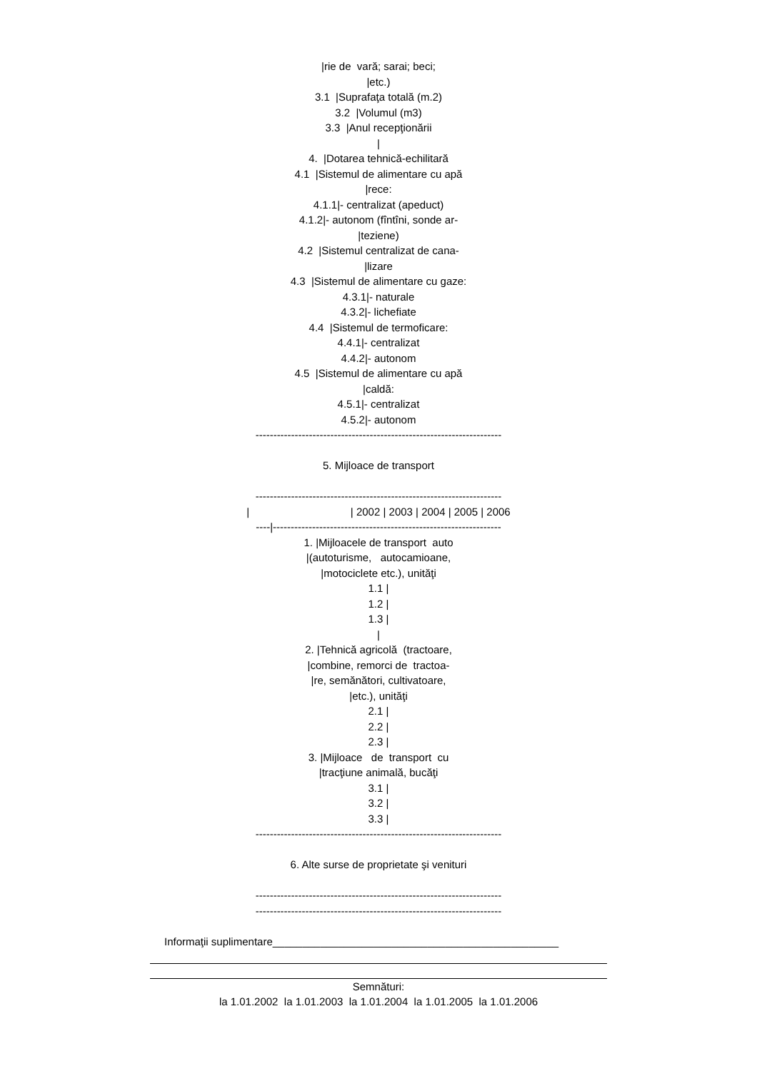|rie de vară; sarai; beci;
|etc.)
3.1 |Suprafaţa totală (m.2)
3.2 |Volumul (m3)
3.3 |Anul recepţionării
|
4. |Dotarea tehnică-echilitară
4.1 |Sistemul de alimentare cu apă
|rece:
4.1.1|- centralizat (apeduct)
4.1.2|- autonom (fîntîni, sonde ar-
|teziene)
4.2 |Sistemul centralizat de cana-
|lizare
4.3 |Sistemul de alimentare cu gaze:
4.3.1|- naturale
4.3.2|- lichefiate
4.4 |Sistemul de termoficare:
4.4.1|- centralizat
4.4.2|- autonom
4.5 |Sistemul de alimentare cu apă
|caldă:
4.5.1|- centralizat
4.5.2|- autonom
---------------------------------------------------------------------
5. Mijloace de transport
---------------------------------------------------------------------
| | 2002 | 2003 | 2004 | 2005 | 2006
----|----------------------------------------------------------------
1. |Mijloacele de transport auto
|(autoturisme, autocamioane,
|motociclete etc.), unităţi
1.1 |
1.2 |
1.3 |
|
2. |Tehnică agricolă (tractoare,
|combine, remorci de tractoa-
|re, semănători, cultivatoare,
|etc.), unităţi
2.1 |
2.2 |
2.3 |
3. |Mijloace de transport cu
|tracţiune animală, bucăţi
3.1 |
3.2 |
3.3 |
---------------------------------------------------------------------
6. Alte surse de proprietate şi venituri
---------------------------------------------------------------------
---------------------------------------------------------------------
Informaţii suplimentare________________________________________________
Semnături:
la 1.01.2002 la 1.01.2003 la 1.01.2004 la 1.01.2005 la 1.01.2006